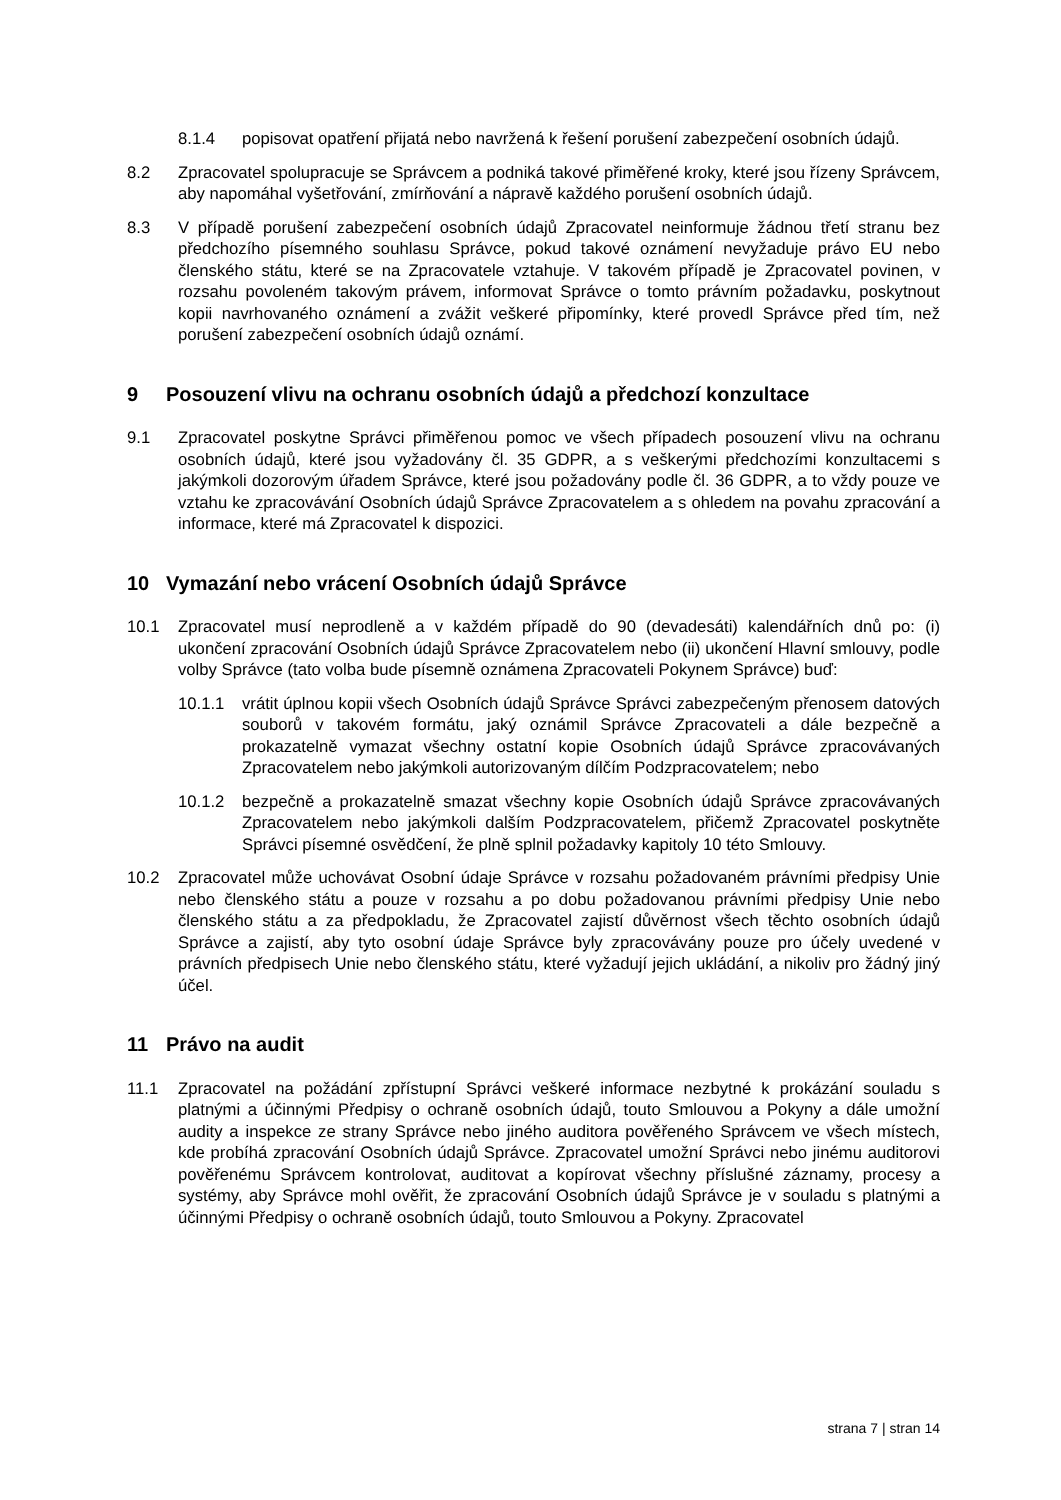8.1.4 popisovat opatření přijatá nebo navržená k řešení porušení zabezpečení osobních údajů.
8.2 Zpracovatel spolupracuje se Správcem a podniká takové přiměřené kroky, které jsou řízeny Správcem, aby napomáhal vyšetřování, zmírňování a nápravě každého porušení osobních údajů.
8.3 V případě porušení zabezpečení osobních údajů Zpracovatel neinformuje žádnou třetí stranu bez předchozího písemného souhlasu Správce, pokud takové oznámení nevyžaduje právo EU nebo členského státu, které se na Zpracovatele vztahuje. V takovém případě je Zpracovatel povinen, v rozsahu povoleném takovým právem, informovat Správce o tomto právním požadavku, poskytnout kopii navrhovaného oznámení a zvážit veškeré připomínky, které provedl Správce před tím, než porušení zabezpečení osobních údajů oznámí.
9 Posouzení vlivu na ochranu osobních údajů a předchozí konzultace
9.1 Zpracovatel poskytne Správci přiměřenou pomoc ve všech případech posouzení vlivu na ochranu osobních údajů, které jsou vyžadovány čl. 35 GDPR, a s veškerými předchozími konzultacemi s jakýmkoli dozorovým úřadem Správce, které jsou požadovány podle čl. 36 GDPR, a to vždy pouze ve vztahu ke zpracovávání Osobních údajů Správce Zpracovatelem a s ohledem na povahu zpracování a informace, které má Zpracovatel k dispozici.
10 Vymazání nebo vrácení Osobních údajů Správce
10.1 Zpracovatel musí neprodleně a v každém případě do 90 (devadesáti) kalendářních dnů po: (i) ukončení zpracování Osobních údajů Správce Zpracovatelem nebo (ii) ukončení Hlavní smlouvy, podle volby Správce (tato volba bude písemně oznámena Zpracovateli Pokynem Správce) buď:
10.1.1 vrátit úplnou kopii všech Osobních údajů Správce Správci zabezpečeným přenosem datových souborů v takovém formátu, jaký oznámil Správce Zpracovateli a dále bezpečně a prokazatelně vymazat všechny ostatní kopie Osobních údajů Správce zpracovávaných Zpracovatelem nebo jakýmkoli autorizovaným dílčím Podzpracovatelem; nebo
10.1.2 bezpečně a prokazatelně smazat všechny kopie Osobních údajů Správce zpracovávaných Zpracovatelem nebo jakýmkoli dalším Podzpracovatelem, přičemž Zpracovatel poskytněte Správci písemné osvědčení, že plně splnil požadavky kapitoly 10 této Smlouvy.
10.2 Zpracovatel může uchovávat Osobní údaje Správce v rozsahu požadovaném právními předpisy Unie nebo členského státu a pouze v rozsahu a po dobu požadovanou právními předpisy Unie nebo členského státu a za předpokladu, že Zpracovatel zajistí důvěrnost všech těchto osobních údajů Správce a zajistí, aby tyto osobní údaje Správce byly zpracovávány pouze pro účely uvedené v právních předpisech Unie nebo členského státu, které vyžadují jejich ukládání, a nikoliv pro žádný jiný účel.
11 Právo na audit
11.1 Zpracovatel na požádání zpřístupní Správci veškeré informace nezbytné k prokázání souladu s platnými a účinnými Předpisy o ochraně osobních údajů, touto Smlouvou a Pokyny a dále umožní audity a inspekce ze strany Správce nebo jiného auditora pověřeného Správcem ve všech místech, kde probíhá zpracování Osobních údajů Správce. Zpracovatel umožní Správci nebo jinému auditorovi pověřenému Správcem kontrolovat, auditovat a kopírovat všechny příslušné záznamy, procesy a systémy, aby Správce mohl ověřit, že zpracování Osobních údajů Správce je v souladu s platnými a účinnými Předpisy o ochraně osobních údajů, touto Smlouvou a Pokyny. Zpracovatel
strana 7 | stran 14